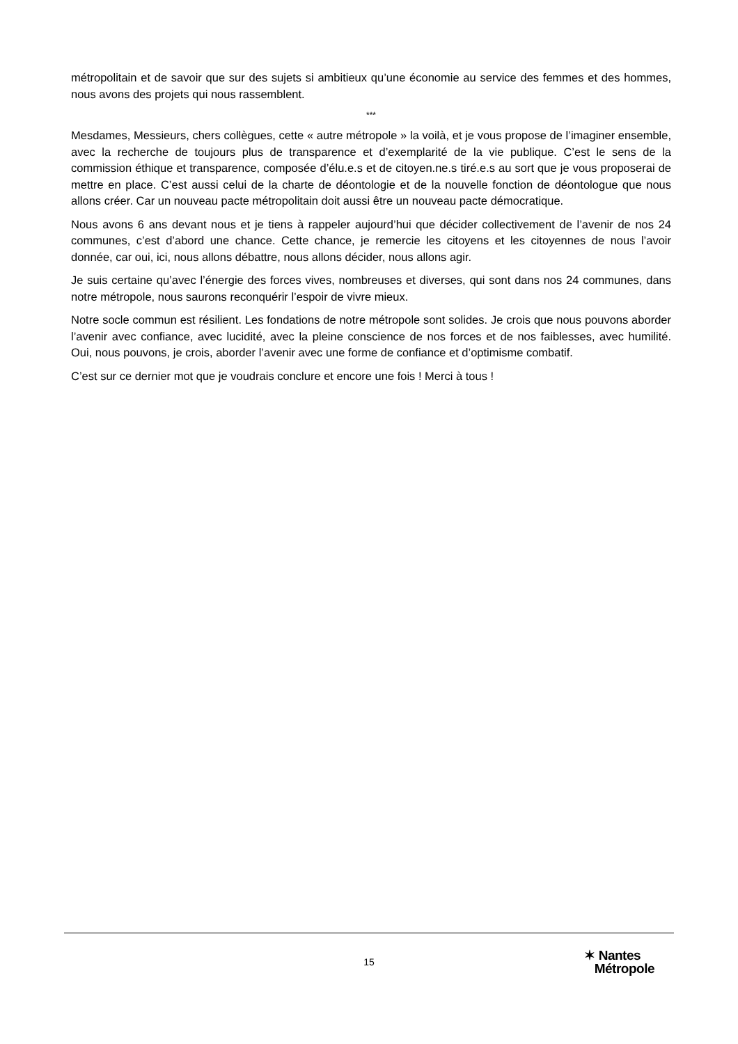métropolitain et de savoir que sur des sujets si ambitieux qu’une économie au service des femmes et des hommes, nous avons des projets qui nous rassemblent.
***
Mesdames, Messieurs, chers collègues, cette « autre métropole » la voilà, et je vous propose de l’imaginer ensemble, avec la recherche de toujours plus de transparence et d’exemplarité de la vie publique. C’est le sens de la commission éthique et transparence, composée d’élu.e.s et de citoyen.ne.s tiré.e.s au sort que je vous proposerai de mettre en place. C’est aussi celui de la charte de déontologie et de la nouvelle fonction de déontologue que nous allons créer. Car un nouveau pacte métropolitain doit aussi être un nouveau pacte démocratique.
Nous avons 6 ans devant nous et je tiens à rappeler aujourd’hui que décider collectivement de l’avenir de nos 24 communes, c’est d’abord une chance. Cette chance, je remercie les citoyens et les citoyennes de nous l’avoir donnée, car oui, ici, nous allons débattre, nous allons décider, nous allons agir.
Je suis certaine qu’avec l’énergie des forces vives, nombreuses et diverses, qui sont dans nos 24 communes, dans notre métropole, nous saurons reconquérir l’espoir de vivre mieux.
Notre socle commun est résilient. Les fondations de notre métropole sont solides. Je crois que nous pouvons aborder l’avenir avec confiance, avec lucidité, avec la pleine conscience de nos forces et de nos faiblesses, avec humilité. Oui, nous pouvons, je crois, aborder l’avenir avec une forme de confiance et d’optimisme combatif.
C’est sur ce dernier mot que je voudrais conclure et encore une fois ! Merci à tous !
15
✶ Nantes
Métropole